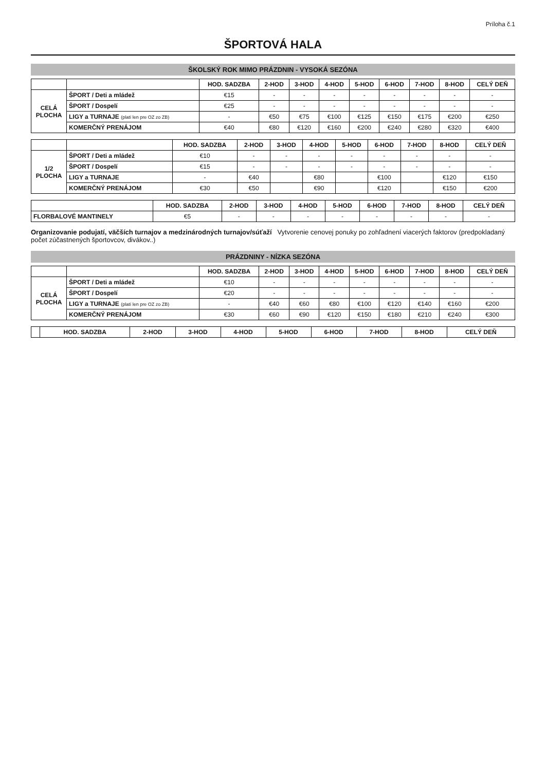Príloha č.1
ŠPORTOVÁ HALA
ŠKOLSKÝ ROK MIMO PRÁZDNIN - VYSOKÁ SEZÓNA
| | | HOD. SADZBA | 2-HOD | 3-HOD | 4-HOD | 5-HOD | 6-HOD | 7-HOD | 8-HOD | CELÝ DEŇ |
| --- | --- | --- | --- | --- | --- | --- | --- | --- | --- | --- |
| CELÁ PLOCHA | ŠPORT / Deti a mládež | €15 | - | - | - | - | - | - | - | - |
| | ŠPORT / Dospelí | €25 | - | - | - | - | - | - | - | - |
| | LIGY a TURNAJE (platí len pre OZ zo ZB) | - | €50 | €75 | €100 | €125 | €150 | €175 | €200 | €250 |
| | KOMERČNÝ PRENÁJOM | €40 | €80 | €120 | €160 | €200 | €240 | €280 | €320 | €400 |
| | | HOD. SADZBA | 2-HOD | 3-HOD | 4-HOD | 5-HOD | 6-HOD | 7-HOD | 8-HOD | CELÝ DEŇ |
| --- | --- | --- | --- | --- | --- | --- | --- | --- | --- | --- |
| 1/2 PLOCHA | ŠPORT / Deti a mládež | €10 | - | - | - | - | - | - | - | - |
| | ŠPORT / Dospelí | €15 | - | - | - | - | - | - | - | - |
| | LIGY a TURNAJE | - | €40 | | €80 | | €100 | | €120 | €150 |
| | KOMERČNÝ PRENÁJOM | €30 | €50 | | €90 | | €120 | | €150 | €200 |
| | HOD. SADZBA | 2-HOD | 3-HOD | 4-HOD | 5-HOD | 6-HOD | 7-HOD | 8-HOD | CELÝ DEŇ |
| --- | --- | --- | --- | --- | --- | --- | --- | --- | --- |
| FLORBALOVÉ MANTINELY | €5 | - | - | - | - | - | - | - | - |
Organizovanie podujatí, väčších turnajov a medzinárodných turnajov/súťaží Vytvorenie cenovej ponuky po zohľadnení viacerých faktorov (predpokladaný počet zúčastnených športovcov, divákov..)
PRÁZDNINY - NÍZKA SEZÓNA
| | | HOD. SADZBA | 2-HOD | 3-HOD | 4-HOD | 5-HOD | 6-HOD | 7-HOD | 8-HOD | CELÝ DEŇ |
| --- | --- | --- | --- | --- | --- | --- | --- | --- | --- | --- |
| CELÁ PLOCHA | ŠPORT / Deti a mládež | €10 | - | - | - | - | - | - | - | - |
| | ŠPORT / Dospelí | €20 | - | - | - | - | - | - | - | - |
| | LIGY a TURNAJE (platí len pre OZ zo ZB) | - | €40 | €60 | €80 | €100 | €120 | €140 | €160 | €200 |
| | KOMERČNÝ PRENÁJOM | €30 | €60 | €90 | €120 | €150 | €180 | €210 | €240 | €300 |
| | HOD. SADZBA | 2-HOD | 3-HOD | 4-HOD | 5-HOD | 6-HOD | 7-HOD | 8-HOD | CELÝ DEŇ |
| --- | --- | --- | --- | --- | --- | --- | --- | --- | --- |